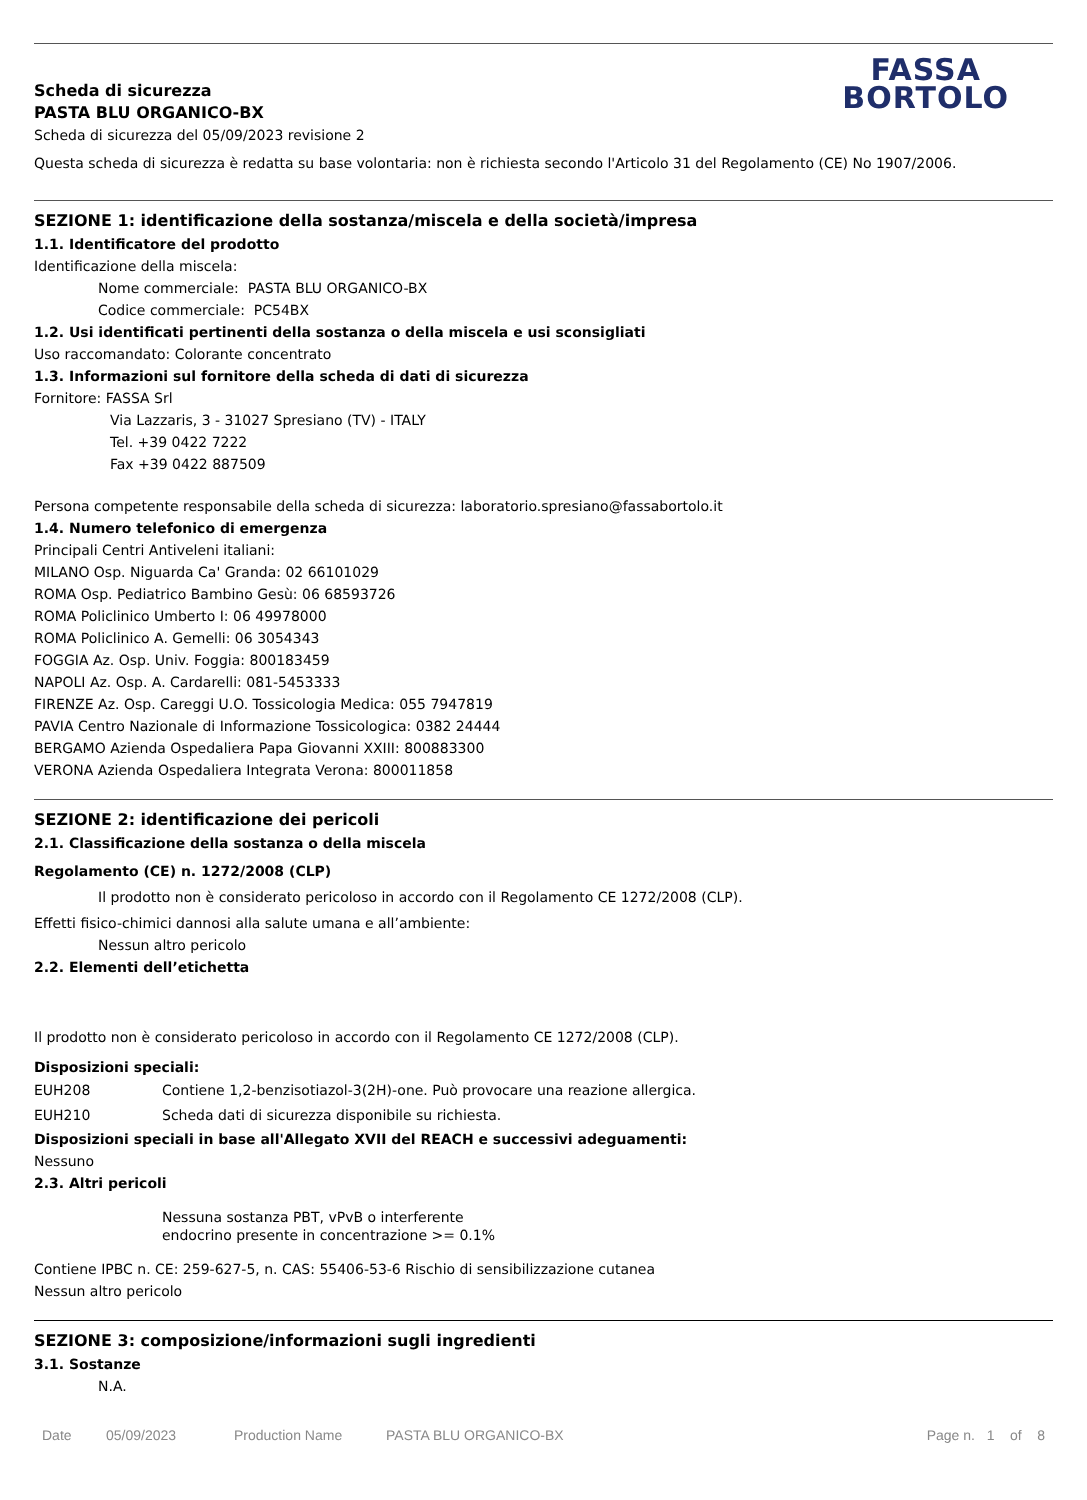FASSA
BORTOLO
Scheda di sicurezza
PASTA BLU ORGANICO-BX
Scheda di sicurezza del 05/09/2023 revisione 2
Questa scheda di sicurezza è redatta su base volontaria: non è richiesta secondo l'Articolo 31 del Regolamento (CE) No 1907/2006.
SEZIONE 1: identificazione della sostanza/miscela e della società/impresa
1.1. Identificatore del prodotto
Identificazione della miscela:
Nome commerciale: PASTA BLU ORGANICO-BX
Codice commerciale: PC54BX
1.2. Usi identificati pertinenti della sostanza o della miscela e usi sconsigliati
Uso raccomandato: Colorante concentrato
1.3. Informazioni sul fornitore della scheda di dati di sicurezza
Fornitore: FASSA Srl
Via Lazzaris, 3 - 31027 Spresiano (TV) - ITALY
Tel. +39 0422 7222
Fax +39 0422 887509
Persona competente responsabile della scheda di sicurezza: laboratorio.spresiano@fassabortolo.it
1.4. Numero telefonico di emergenza
Principali Centri Antiveleni italiani:
MILANO Osp. Niguarda Ca' Granda: 02 66101029
ROMA Osp. Pediatrico Bambino Gesù: 06 68593726
ROMA Policlinico Umberto I: 06 49978000
ROMA Policlinico A. Gemelli: 06 3054343
FOGGIA Az. Osp. Univ. Foggia: 800183459
NAPOLI Az. Osp. A. Cardarelli: 081-5453333
FIRENZE Az. Osp. Careggi U.O. Tossicologia Medica: 055 7947819
PAVIA Centro Nazionale di Informazione Tossicologica: 0382 24444
BERGAMO Azienda Ospedaliera Papa Giovanni XXIII: 800883300
VERONA Azienda Ospedaliera Integrata Verona: 800011858
SEZIONE 2: identificazione dei pericoli
2.1. Classificazione della sostanza o della miscela
Regolamento (CE) n. 1272/2008 (CLP)
Il prodotto non è considerato pericoloso in accordo con il Regolamento CE 1272/2008 (CLP).
Effetti fisico-chimici dannosi alla salute umana e all’ambiente:
Nessun altro pericolo
2.2. Elementi dell’etichetta
Il prodotto non è considerato pericoloso in accordo con il Regolamento CE 1272/2008 (CLP).
Disposizioni speciali:
EUH208 Contiene 1,2-benzisotiazol-3(2H)-one. Può provocare una reazione allergica.
EUH210 Scheda dati di sicurezza disponibile su richiesta.
Disposizioni speciali in base all'Allegato XVII del REACH e successivi adeguamenti:
Nessuno
2.3. Altri pericoli
Nessuna sostanza PBT, vPvB o interferente
endocrino presente in concentrazione >= 0.1%
Contiene IPBC n. CE: 259-627-5, n. CAS: 55406-53-6 Rischio di sensibilizzazione cutanea
Nessun altro pericolo
SEZIONE 3: composizione/informazioni sugli ingredienti
3.1. Sostanze
N.A.
Date 05/09/2023 Production Name PASTA BLU ORGANICO-BX Page n. 1 of 8